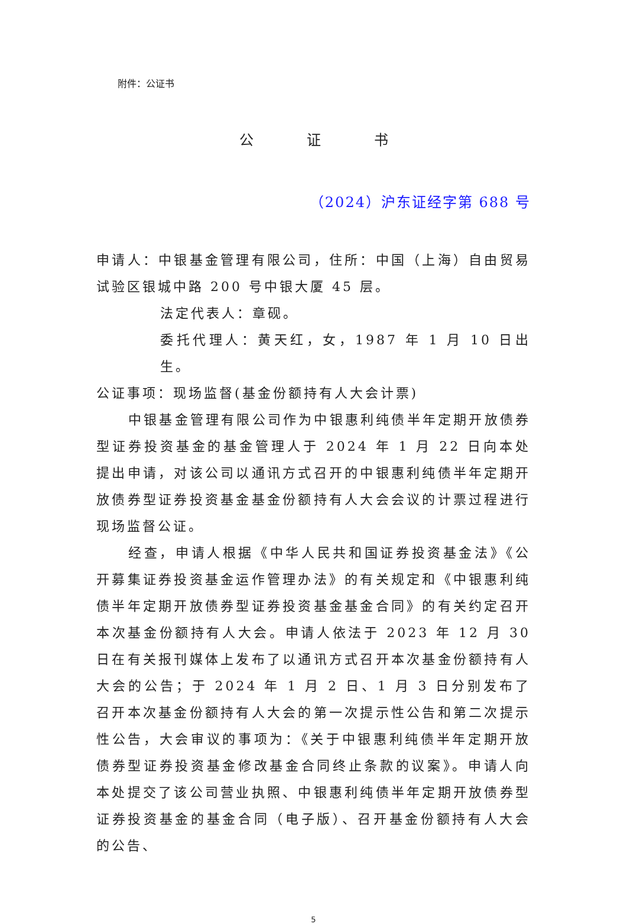附件：公证书
公证书
（2024）沪东证经字第 688 号
申请人：中银基金管理有限公司，住所：中国（上海）自由贸易试验区银城中路 200 号中银大厦 45 层。
法定代表人：章砚。
委托代理人：黄天红，女，1987 年 1 月 10 日出生。
公证事项：现场监督(基金份额持有人大会计票)
中银基金管理有限公司作为中银惠利纯债半年定期开放债券型证券投资基金的基金管理人于 2024 年 1 月 22 日向本处提出申请，对该公司以通讯方式召开的中银惠利纯债半年定期开放债券型证券投资基金基金份额持有人大会会议的计票过程进行现场监督公证。
经查，申请人根据《中华人民共和国证券投资基金法》《公开募集证券投资基金运作管理办法》的有关规定和《中银惠利纯债半年定期开放债券型证券投资基金基金合同》的有关约定召开本次基金份额持有人大会。申请人依法于 2023 年 12 月 30 日在有关报刊媒体上发布了以通讯方式召开本次基金份额持有人大会的公告；于 2024 年 1 月 2 日、1 月 3 日分别发布了召开本次基金份额持有人大会的第一次提示性公告和第二次提示性公告，大会审议的事项为：《关于中银惠利纯债半年定期开放债券型证券投资基金修改基金合同终止条款的议案》。申请人向本处提交了该公司营业执照、中银惠利纯债半年定期开放债券型证券投资基金的基金合同（电子版）、召开基金份额持有人大会的公告、
5